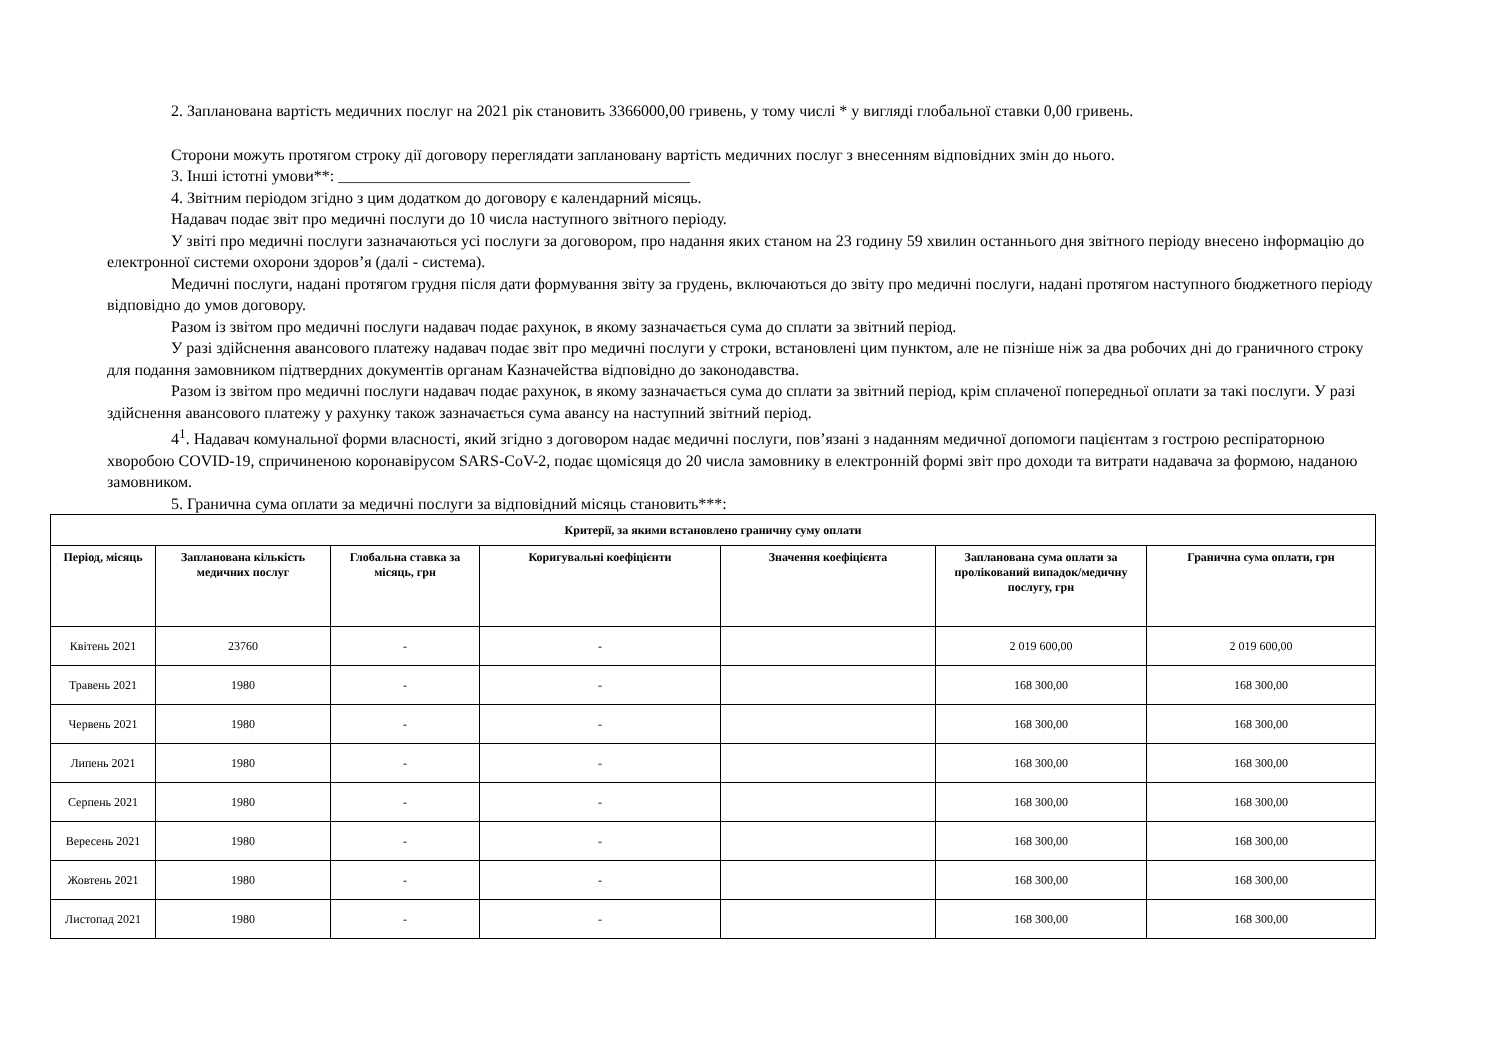2. Запланована вартість медичних послуг на 2021 рік становить 3366000,00 гривень, у тому числі * у вигляді глобальної ставки 0,00 гривень.
Сторони можуть протягом строку дії договору переглядати заплановану вартість медичних послуг з внесенням відповідних змін до нього.
3. Інші істотні умови**: ____________________________________________
4. Звітним періодом згідно з цим додатком до договору є календарний місяць.
Надавач подає звіт про медичні послуги до 10 числа наступного звітного періоду.
У звіті про медичні послуги зазначаються усі послуги за договором, про надання яких станом на 23 годину 59 хвилин останнього дня звітного періоду внесено інформацію до електронної системи охорони здоров’я (далі - система).
Медичні послуги, надані протягом грудня після дати формування звіту за грудень, включаються до звіту про медичні послуги, надані протягом наступного бюджетного періоду відповідно до умов договору.
Разом із звітом про медичні послуги надавач подає рахунок, в якому зазначається сума до сплати за звітний період.
У разі здійснення авансового платежу надавач подає звіт про медичні послуги у строки, встановлені цим пунктом, але не пізніше ніж за два робочих дні до граничного строку для подання замовником підтвердних документів органам Казначейства відповідно до законодавства.
Разом із звітом про медичні послуги надавач подає рахунок, в якому зазначається сума до сплати за звітний період, крім сплаченої попередньої оплати за такі послуги. У разі здійснення авансового платежу у рахунку також зазначається сума авансу на наступний звітний період.
4<sup>1</sup>. Надавач комунальної форми власності, який згідно з договором надає медичні послуги, пов’язані з наданням медичної допомоги пацієнтам з гострою респіраторною хворобою COVID-19, спричиненою коронавірусом SARS-CoV-2, подає щомісяця до 20 числа замовнику в електронній формі звіт про доходи та витрати надавача за формою, наданою замовником.
5. Гранична сума оплати за медичні послуги за відповідний місяць становить***:
| Критерії, за якими встановлено граничну суму оплати | | | | | | |
| --- | --- | --- | --- | --- | --- | --- |
| Період, місяць | Запланована кількість медичних послуг | Глобальна ставка за місяць, грн | Коригувальні коефіцієнти | Значення коефіцієнта | Запланована сума оплати за пролікований випадок/медичну послугу, грн | Гранична сума оплати, грн |
| Квітень 2021 | 23760 | - | - | | 2 019 600,00 | 2 019 600,00 |
| Травень 2021 | 1980 | - | - | | 168 300,00 | 168 300,00 |
| Червень 2021 | 1980 | - | - | | 168 300,00 | 168 300,00 |
| Липень 2021 | 1980 | - | - | | 168 300,00 | 168 300,00 |
| Серпень 2021 | 1980 | - | - | | 168 300,00 | 168 300,00 |
| Вересень 2021 | 1980 | - | - | | 168 300,00 | 168 300,00 |
| Жовтень 2021 | 1980 | - | - | | 168 300,00 | 168 300,00 |
| Листопад 2021 | 1980 | - | - | | 168 300,00 | 168 300,00 |